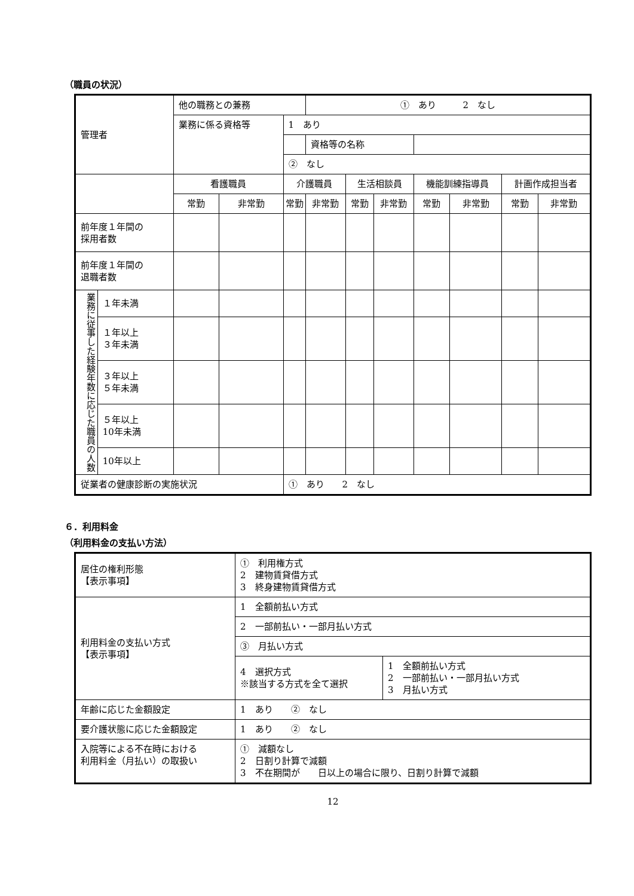（職員の状況）
| 管理者 | | 他の職務との兼務 | | | ① あり 2 なし | | | | | | |
| | | 業務に係る資格等 | | 1 あり | | | | | | | |
| | | | | | 資格等の名称 | | | | | | |
| | | | | ② なし | | | | | | | |
| | | 看護職員 | | 介護職員 | | 生活相談員 | | 機能訓練指導員 | | 計画作成担当者 | |
| | | 常勤 | 非常勤 | 常勤 | 非常勤 | 常勤 | 非常勤 | 常勤 | 非常勤 | 常勤 | 非常勤 |
| 前年度１年間の 採用者数 | | | | | | | | | | | |
| 前年度１年間の 退職者数 | | | | | | | | | | | |
| 業務に従事した経験年数に応じた職員の人数 | １年未満 | | | | | | | | | | |
| | １年以上 ３年未満 | | | | | | | | | | |
| | ３年以上 ５年未満 | | | | | | | | | | |
| | ５年以上 10年未満 | | | | | | | | | | |
| | 10年以上 | | | | | | | | | | |
| 従業者の健康診断の実施状況 | | | | ① あり 2 なし | | | | | | | |
６．利用料金
（利用料金の支払い方法）
| 居住の権利形態 【表示事項】 | ① 利用権方式 2 建物賃貸借方式 3 終身建物賃貸借方式 | |
| 利用料金の支払い方式 【表示事項】 | 1 全額前払い方式 | |
| | 2 一部前払い・一部月払い方式 | |
| | ③ 月払い方式 | |
| | 4 選択方式 ※該当する方式を全て選択 | 1 全額前払い方式 2 一部前払い・一部月払い方式 3 月払い方式 |
| 年齢に応じた金額設定 | 1 あり ② なし | |
| 要介護状態に応じた金額設定 | 1 あり ② なし | |
| 入院等による不在時における 利用料金（月払い）の取扱い | ① 減額なし 2 日割り計算で減額 3 不在期間が 日以上の場合に限り、日割り計算で減額 | |
12